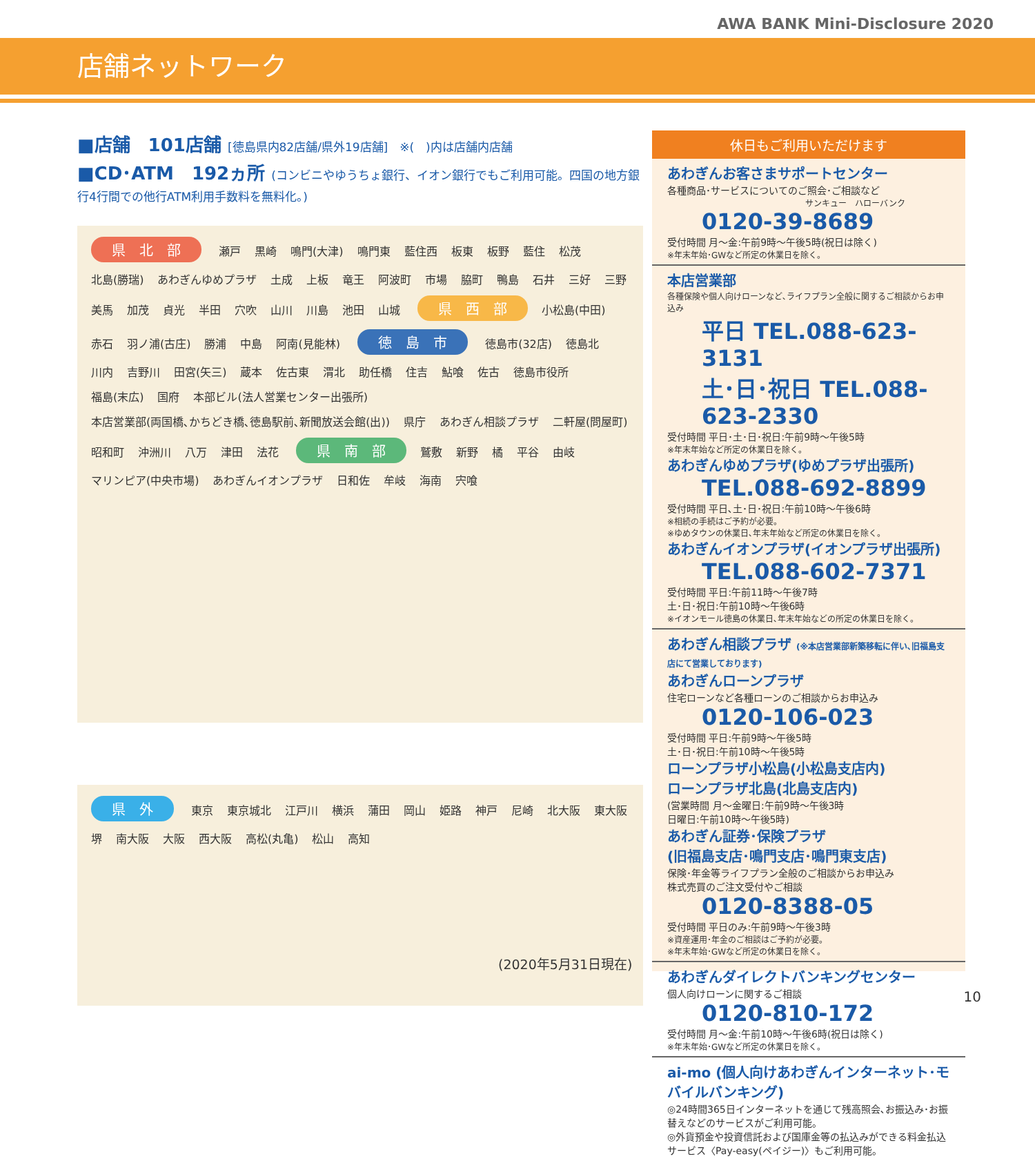AWA BANK Mini-Disclosure 2020
店舗ネットワーク
■店舗　101店舗 [徳島県内82店舗/県外19店舗]　※(　)内は店舗内店舗
■CD･ATM　192ヵ所 (コンビニやゆうちょ銀行、イオン銀行でもご利用可能。四国の地方銀行4行間での他行ATM利用手数料を無料化。)
県　北　部 瀬戸 黒崎 鳴門(大津) 鳴門東 藍住西 板東 板野 藍住 松茂 北島(勝瑞) あわぎんゆめプラザ 土成 上板 竜王 阿波町 市場 脇町 鴨島 石井 三好 三野 美馬 加茂 貞光 半田 穴吹 山川 川島 池田 山城 県　西　部 小松島(中田) 赤石 羽ノ浦(古庄) 勝浦 中島 阿南(見能林) 徳　島　市 徳島市(32店) 徳島北 川内 吉野川 田宮(矢三) 蔵本 佐古東 渭北 助任橋 住吉 鮎喰 佐古 徳島市役所 福島(末広) 国府 本部ビル(法人営業センター出張所) 本店営業部(両国橋､かちどき橋､徳島駅前､新聞放送会館(出)) 県庁 あわぎん相談プラザ 二軒屋(問屋町) 昭和町 沖洲川 八万 津田 法花 県　南　部 鷲敷 新野 橘 平谷 由岐 マリンピア(中央市場) あわぎんイオンプラザ 日和佐 牟岐 海南 宍喰
県　外 東京 東京城北 江戸川 横浜 蒲田 岡山 姫路 神戸 尼崎 北大阪 東大阪 堺 南大阪 大阪 西大阪 高松(丸亀) 松山 高知
(2020年5月31日現在)
休日もご利用いただけます
あわぎんお客さまサポートセンター
各種商品･サービスについてのご照会･ご相談など
サンキュー　ハローバンク
0120-39-8689
受付時間 月～金:午前9時～午後5時(祝日は除く)
※年末年始･GWなど所定の休業日を除く。
本店営業部
各種保険や個人向けローンなど､ライフプラン全般に関するご相談からお申込み
平日 TEL.088-623-3131
土･日･祝日 TEL.088-623-2330
受付時間 平日･土･日･祝日:午前9時～午後5時
※年末年始など所定の休業日を除く。
あわぎんゆめプラザ(ゆめプラザ出張所)
TEL.088-692-8899
受付時間 平日､土･日･祝日:午前10時～午後6時
※相続の手続はご予約が必要。
※ゆめタウンの休業日､年末年始など所定の休業日を除く。
あわぎんイオンプラザ(イオンプラザ出張所)
TEL.088-602-7371
受付時間 平日:午前11時～午後7時
土･日･祝日:午前10時～午後6時
※イオンモール徳島の休業日､年末年始などの所定の休業日を除く。
あわぎん相談プラザ (※本店営業部新築移転に伴い､旧福島支店にて営業しております)
あわぎんローンプラザ
住宅ローンなど各種ローンのご相談からお申込み
0120-106-023
受付時間 平日:午前9時～午後5時
土･日･祝日:午前10時～午後5時
ローンプラザ小松島(小松島支店内)
ローンプラザ北島(北島支店内)
(営業時間 月～金曜日:午前9時～午後3時
日曜日:午前10時～午後5時)
あわぎん証券･保険プラザ
(旧福島支店･鳴門支店･鳴門東支店)
保険･年金等ライフプラン全般のご相談からお申込み
株式売買のご注文受付やご相談
0120-8388-05
受付時間 平日のみ:午前9時～午後3時
※資産運用･年金のご相談はご予約が必要。
※年末年始･GWなど所定の休業日を除く。
あわぎんダイレクトバンキングセンター
個人向けローンに関するご相談
0120-810-172
受付時間 月～金:午前10時～午後6時(祝日は除く)
※年末年始･GWなど所定の休業日を除く。
ai-mo (個人向けあわぎんインターネット･モバイルバンキング)
◎24時間365日インターネットを通じて残高照会､お振込み･お振替えなどのサービスがご利用可能。
◎外貨預金や投資信託および国庫金等の払込みができる料金払込サービス〈Pay-easy(ペイジー)〉もご利用可能。
10